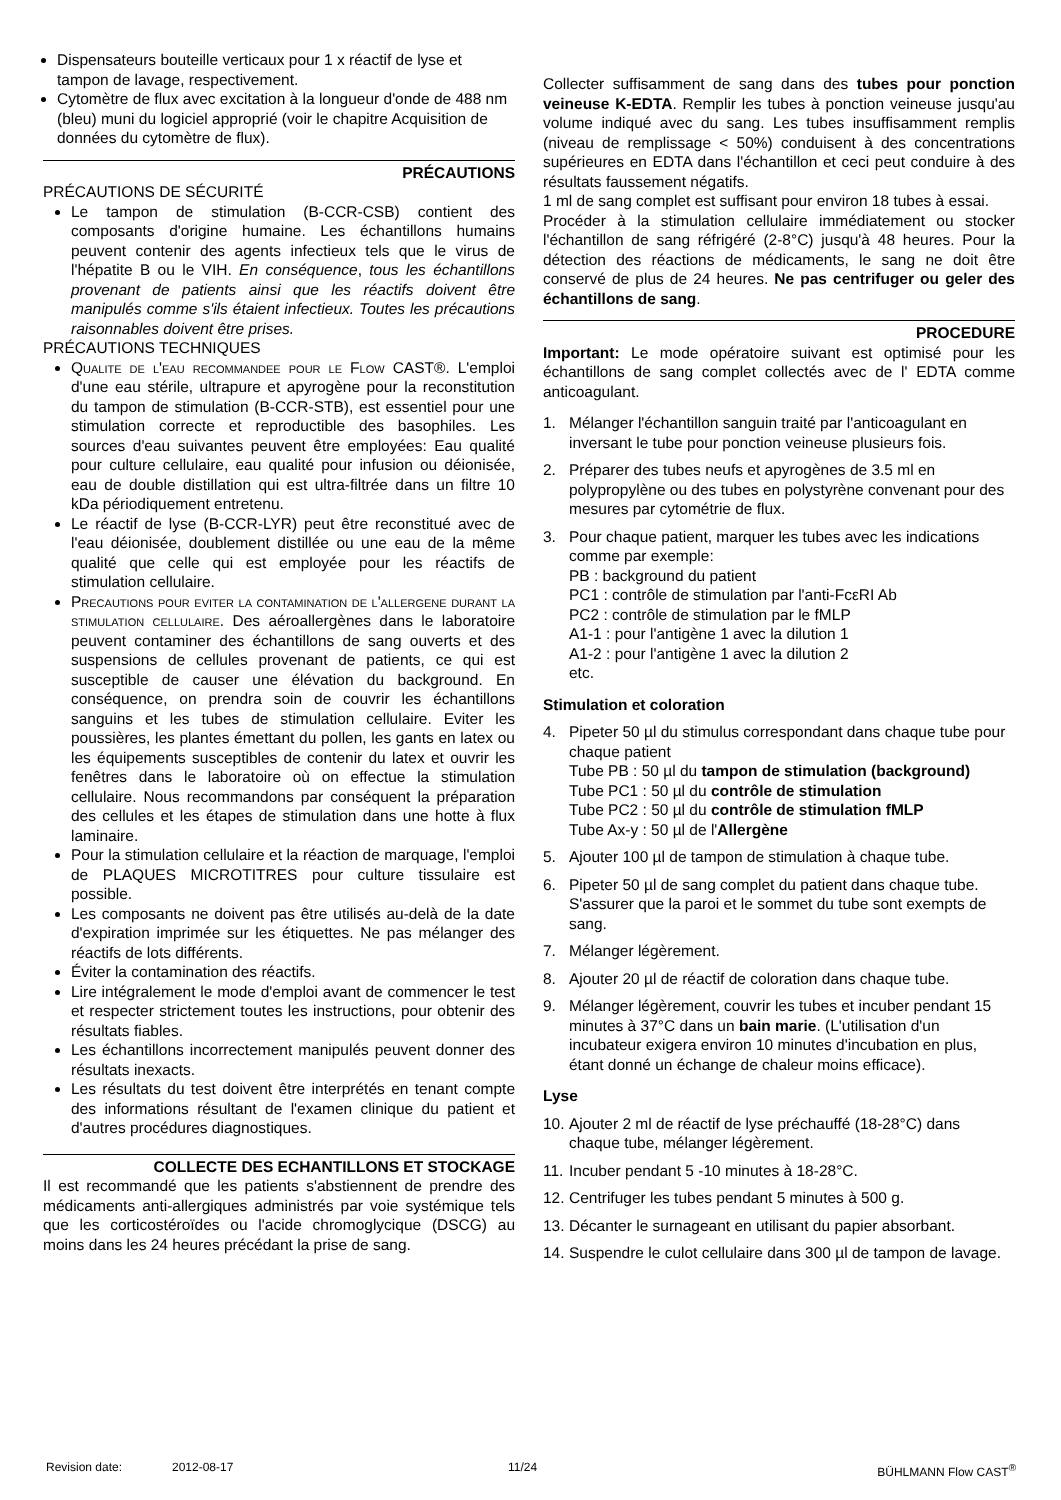Dispensateurs bouteille verticaux pour 1 x réactif de lyse et tampon de lavage, respectivement.
Cytomètre de flux avec excitation à la longueur d'onde de 488 nm (bleu) muni du logiciel approprié (voir le chapitre Acquisition de données du cytomètre de flux).
PRÉCAUTIONS
PRÉCAUTIONS DE SÉCURITÉ
Le tampon de stimulation (B-CCR-CSB) contient des composants d'origine humaine. Les échantillons humains peuvent contenir des agents infectieux tels que le virus de l'hépatite B ou le VIH. En conséquence, tous les échantillons provenant de patients ainsi que les réactifs doivent être manipulés comme s'ils étaient infectieux. Toutes les précautions raisonnables doivent être prises.
PRÉCAUTIONS TECHNIQUES
Qualite de l'eau recommandee pour le Flow CAST®. L'emploi d'une eau stérile, ultrapure et apyrogène pour la reconstitution du tampon de stimulation (B-CCR-STB), est essentiel pour une stimulation correcte et reproductible des basophiles. Les sources d'eau suivantes peuvent être employées: Eau qualité pour culture cellulaire, eau qualité pour infusion ou déionisée, eau de double distillation qui est ultra-filtrée dans un filtre 10 kDa périodiquement entretenu.
Le réactif de lyse (B-CCR-LYR) peut être reconstitué avec de l'eau déionisée, doublement distillée ou une eau de la même qualité que celle qui est employée pour les réactifs de stimulation cellulaire.
Precautions pour eviter la contamination de l'allergene durant la stimulation cellulaire. Des aéroallergènes dans le laboratoire peuvent contaminer des échantillons de sang ouverts et des suspensions de cellules provenant de patients, ce qui est susceptible de causer une élévation du background. En conséquence, on prendra soin de couvrir les échantillons sanguins et les tubes de stimulation cellulaire. Eviter les poussières, les plantes émettant du pollen, les gants en latex ou les équipements susceptibles de contenir du latex et ouvrir les fenêtres dans le laboratoire où on effectue la stimulation cellulaire. Nous recommandons par conséquent la préparation des cellules et les étapes de stimulation dans une hotte à flux laminaire.
Pour la stimulation cellulaire et la réaction de marquage, l'emploi de PLAQUES MICROTITRES pour culture tissulaire est possible.
Les composants ne doivent pas être utilisés au-delà de la date d'expiration imprimée sur les étiquettes. Ne pas mélanger des réactifs de lots différents.
Éviter la contamination des réactifs.
Lire intégralement le mode d'emploi avant de commencer le test et respecter strictement toutes les instructions, pour obtenir des résultats fiables.
Les échantillons incorrectement manipulés peuvent donner des résultats inexacts.
Les résultats du test doivent être interprétés en tenant compte des informations résultant de l'examen clinique du patient et d'autres procédures diagnostiques.
COLLECTE DES ECHANTILLONS ET STOCKAGE
Il est recommandé que les patients s'abstiennent de prendre des médicaments anti-allergiques administrés par voie systémique tels que les corticostéroïdes ou l'acide chromoglycique (DSCG) au moins dans les 24 heures précédant la prise de sang.
Collecter suffisamment de sang dans des tubes pour ponction veineuse K-EDTA. Remplir les tubes à ponction veineuse jusqu'au volume indiqué avec du sang. Les tubes insuffisamment remplis (niveau de remplissage < 50%) conduisent à des concentrations supérieures en EDTA dans l'échantillon et ceci peut conduire à des résultats faussement négatifs.
1 ml de sang complet est suffisant pour environ 18 tubes à essai.
Procéder à la stimulation cellulaire immédiatement ou stocker l'échantillon de sang réfrigéré (2-8°C) jusqu'à 48 heures. Pour la détection des réactions de médicaments, le sang ne doit être conservé de plus de 24 heures. Ne pas centrifuger ou geler des échantillons de sang.
PROCEDURE
Important: Le mode opératoire suivant est optimisé pour les échantillons de sang complet collectés avec de l' EDTA comme anticoagulant.
1. Mélanger l'échantillon sanguin traité par l'anticoagulant en inversant le tube pour ponction veineuse plusieurs fois.
2. Préparer des tubes neufs et apyrogènes de 3.5 ml en polypropylène ou des tubes en polystyrène convenant pour des mesures par cytométrie de flux.
3. Pour chaque patient, marquer les tubes avec les indications comme par exemple:
PB : background du patient
PC1 : contrôle de stimulation par l'anti-FcεRI Ab
PC2 : contrôle de stimulation par le fMLP
A1-1 : pour l'antigène 1 avec la dilution 1
A1-2 : pour l'antigène 1 avec la dilution 2
etc.
Stimulation et coloration
4. Pipeter 50 µl du stimulus correspondant dans chaque tube pour chaque patient
Tube PB : 50 µl du tampon de stimulation (background)
Tube PC1 : 50 µl du contrôle de stimulation
Tube PC2 : 50 µl du contrôle de stimulation fMLP
Tube Ax-y : 50 µl de l'Allergène
5. Ajouter 100 µl de tampon de stimulation à chaque tube.
6. Pipeter 50 µl de sang complet du patient dans chaque tube. S'assurer que la paroi et le sommet du tube sont exempts de sang.
7. Mélanger légèrement.
8. Ajouter 20 µl de réactif de coloration dans chaque tube.
9. Mélanger légèrement, couvrir les tubes et incuber pendant 15 minutes à 37°C dans un bain marie. (L'utilisation d'un incubateur exigera environ 10 minutes d'incubation en plus, étant donné un échange de chaleur moins efficace).
Lyse
10. Ajouter 2 ml de réactif de lyse préchauffé (18-28°C) dans chaque tube, mélanger légèrement.
11. Incuber pendant 5 -10 minutes à 18-28°C.
12. Centrifuger les tubes pendant 5 minutes à 500 g.
13. Décanter le surnageant en utilisant du papier absorbant.
14. Suspendre le culot cellulaire dans 300 µl de tampon de lavage.
Revision date: 2012-08-17 11/24 BÜHLMANN Flow CAST<sup>®</sup>